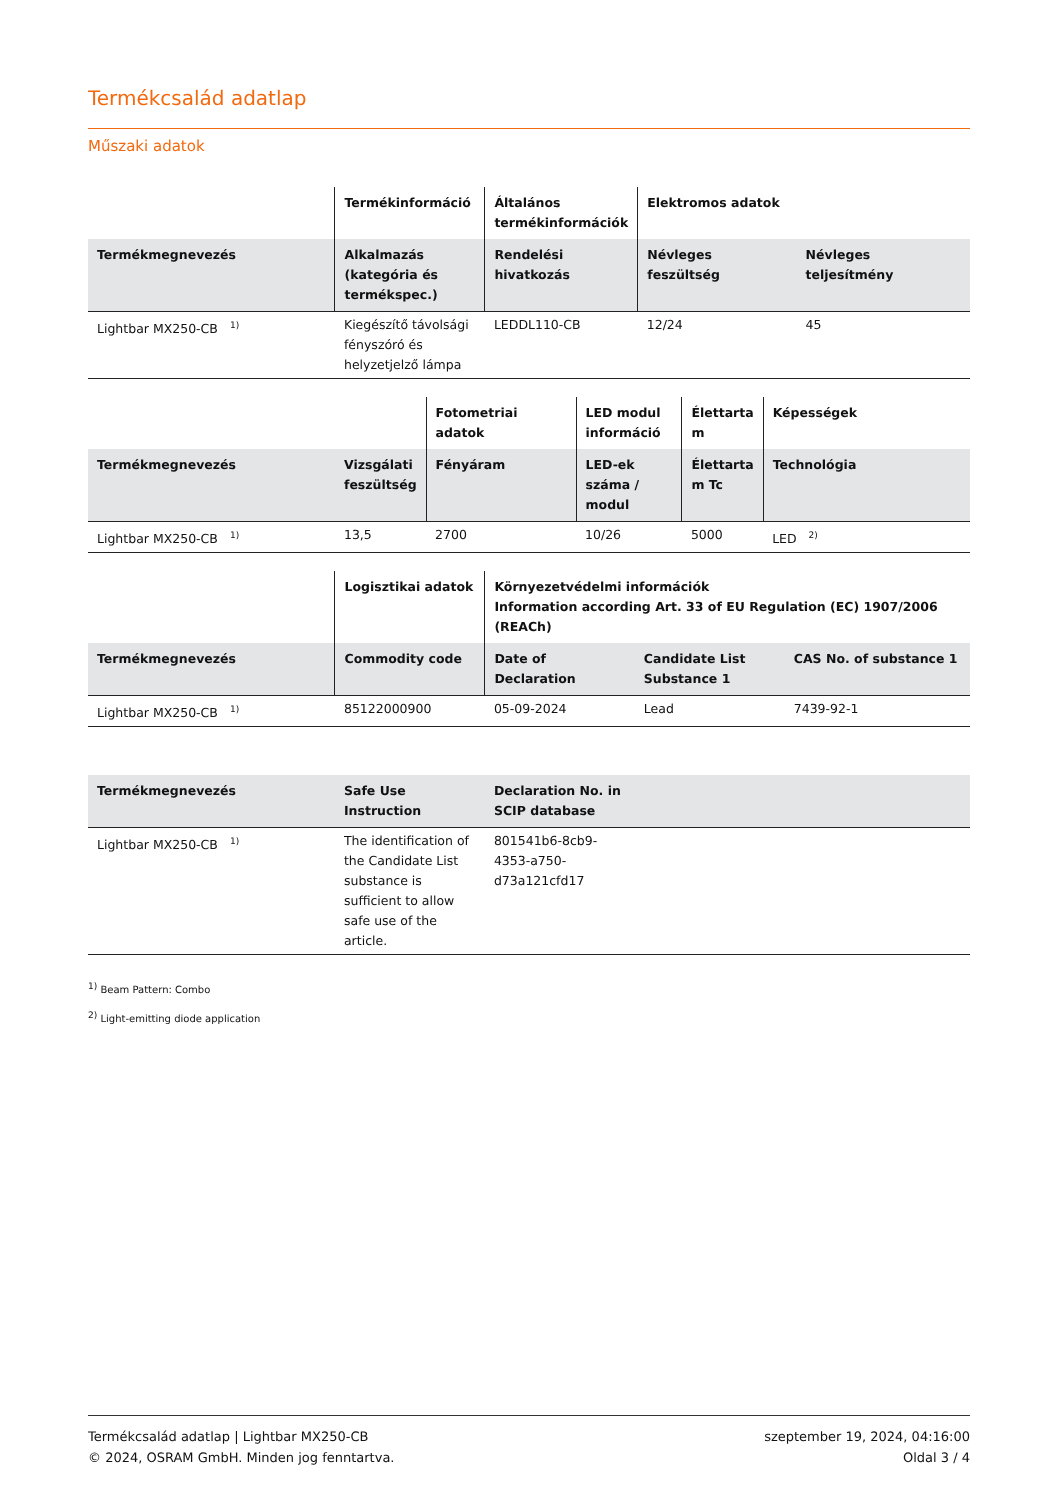Termékcsalád adatlap
Műszaki adatok
| | Termékinformáció | Általános termékinformációk | Elektromos adatok | |
| --- | --- | --- | --- | --- |
| Termékmegnevezés | Alkalmazás (kategória és termékspec.) | Rendelési hivatkozás | Névleges feszültség | Névleges teljesítmény |
| Lightbar MX250-CB <sup>1)</sup> | Kiegészítő távolsági fényszóró és helyzetjelző lámpa | LEDDL110-CB | 12/24 | 45 |
| | | Fotometriai adatok | LED modul információ | Élettarta m | Képességek |
| --- | --- | --- | --- | --- | --- |
| Termékmegnevezés | Vizsgálati feszültség | Fényáram | LED-ek száma / modul | Élettarta m Tc | Technológia |
| Lightbar MX250-CB <sup>1)</sup> | 13,5 | 2700 | 10/26 | 5000 | LED <sup>2)</sup> |
| | Logisztikai adatok | Környezetvédelmi információk Information according Art. 33 of EU Regulation (EC) 1907/2006 (REACh) | | |
| --- | --- | --- | --- | --- |
| Termékmegnevezés | Commodity code | Date of Declaration | Candidate List Substance 1 | CAS No. of substance 1 |
| Lightbar MX250-CB <sup>1)</sup> | 85122000900 | 05-09-2024 | Lead | 7439-92-1 |
| Termékmegnevezés | Safe Use Instruction | Declaration No. in SCIP database | |
| --- | --- | --- | --- |
| Lightbar MX250-CB <sup>1)</sup> | The identification of the Candidate List substance is sufficient to allow safe use of the article. | 801541b6-8cb9-4353-a750-d73a121cfd17 | |
<sup>1)</sup> Beam Pattern: Combo
<sup>2)</sup> Light-emitting diode application
Termékcsalád adatlap | Lightbar MX250-CB
© 2024, OSRAM GmbH. Minden jog fenntartva.
szeptember 19, 2024, 04:16:00
Oldal 3 / 4